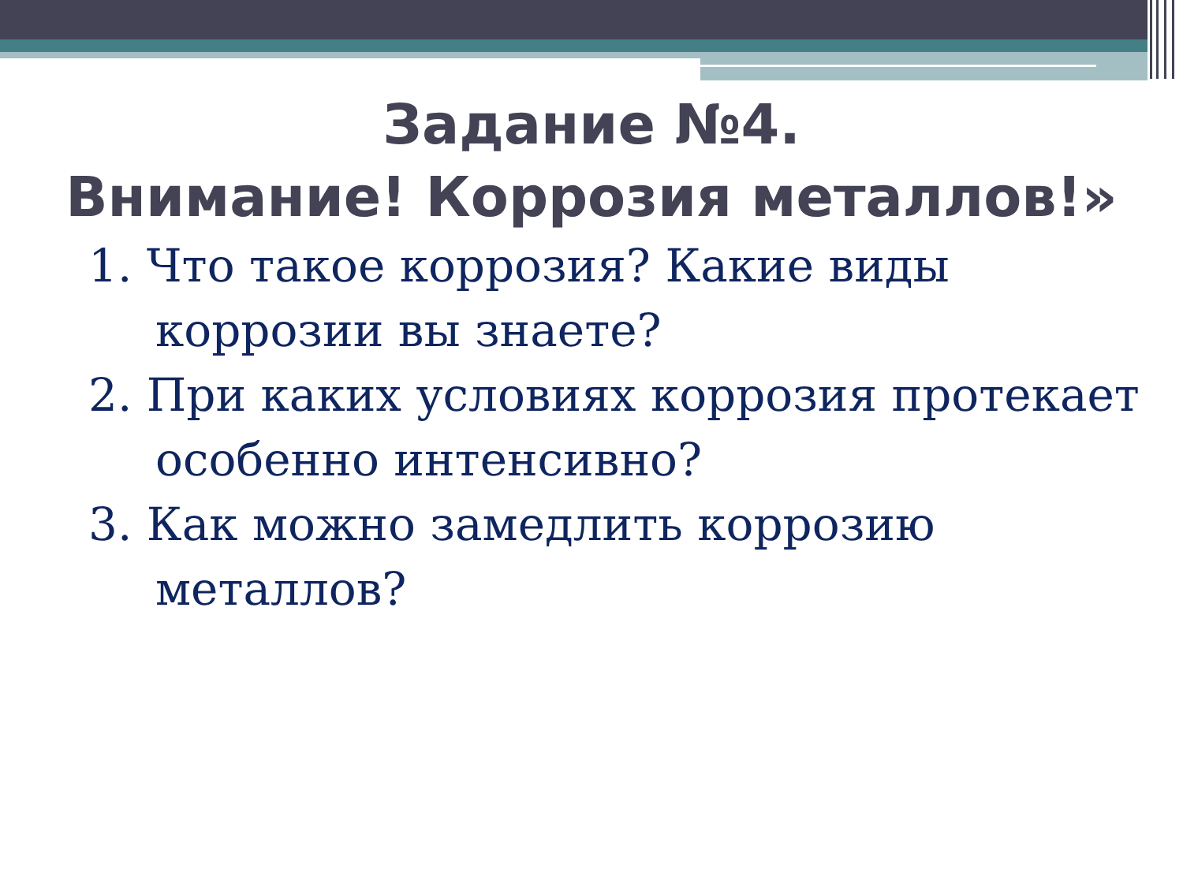Задание №4.
Внимание! Коррозия металлов!»
1. Что такое коррозия? Какие виды коррозии вы знаете?
2. При каких условиях коррозия протекает особенно интенсивно?
3. Как можно замедлить коррозию металлов?